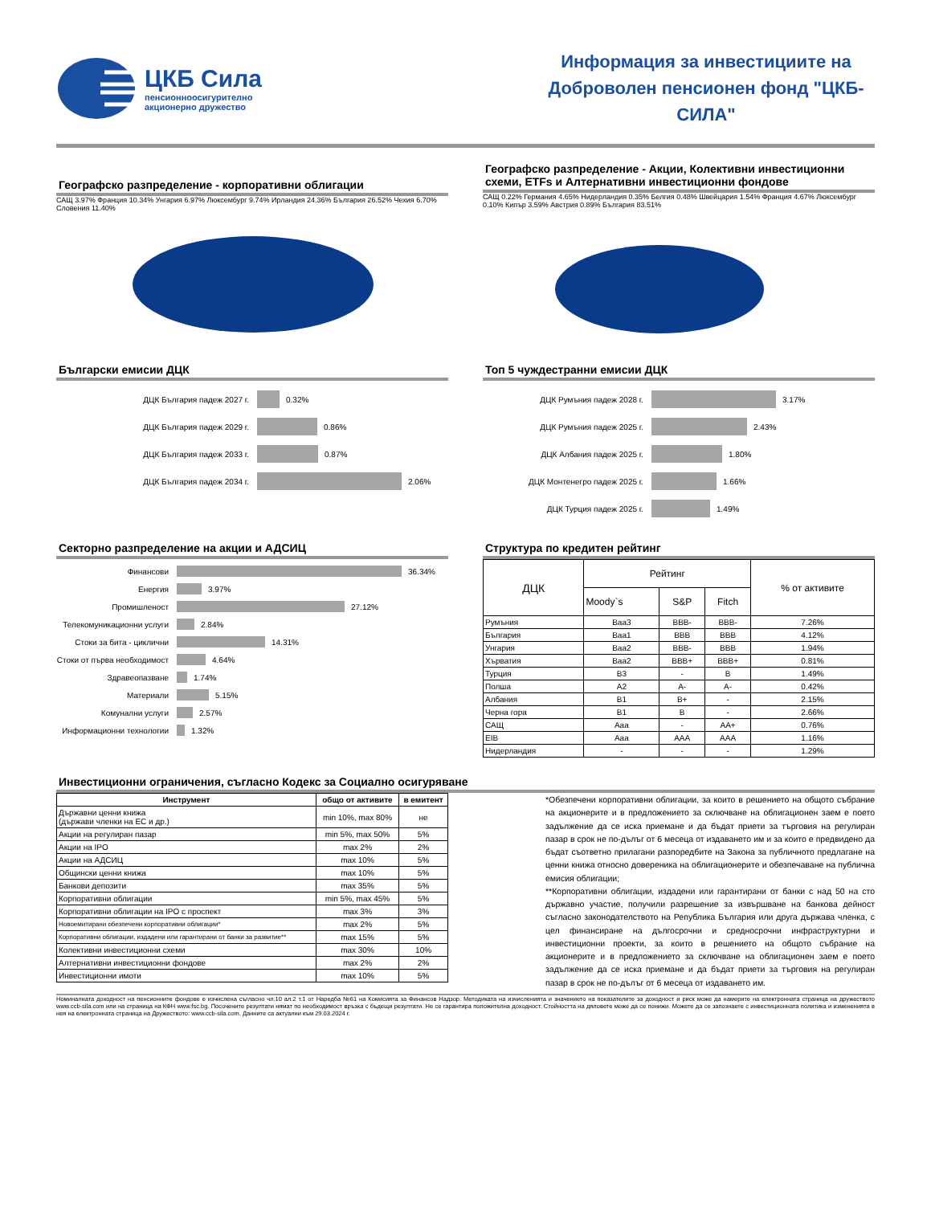ЦКБ Сила
пенсионноосигурително
акционерно дружество
Информация за инвестициите на Доброволен пенсионен фонд "ЦКБ-СИЛА"
Географско разпределение - корпоративни облигации
САЩ 3.97% Франция 10.34% Унгария 6.97% Люксембург 9.74% Ирландия 24.36% България 26.52% Чехия 6.70% Словения 11.40%
Географско разпределение - Акции, Колективни инвестиционни схеми, ETFs и Алтернативни инвестиционни фондове
САЩ 0.22% Германия 4.65% Нидерландия 0.35% Белгия 0.48% Швейцария 1.54% Франция 4.67% Люксембург 0.10% Кипър 3.59% Австрия 0.89% България 83.51%
Български емисии ДЦК
ДЦК България падеж 2027 г.
0.32%
ДЦК България падеж 2029 г.
0.86%
ДЦК България падеж 2033 г.
0.87%
ДЦК България падеж 2034 г.
2.06%
Топ 5 чуждестранни емисии ДЦК
ДЦК Румъния падеж 2028 г.
3.17%
ДЦК Румъния падеж 2025 г.
2.43%
ДЦК Албания падеж 2025 г.
1.80%
ДЦК Монтенегро падеж 2025 г.
1.66%
ДЦК Турция падеж 2025 г.
1.49%
Секторно разпределение на акции и АДСИЦ
Финансови
36.34%
Енергия
3.97%
Промишленост
27.12%
Телекомуникационни услуги
2.84%
Стоки за бита - циклични
14.31%
Стоки от първа необходимост
4.64%
Здравеопазване
1.74%
Материали
5.15%
Комунални услуги
2.57%
Информационни технологии
1.32%
Структура по кредитен рейтинг
| ДЦК | Рейтинг | | | % от активите |
| | Moody`s | S&P | Fitch | |
| Румъния | Baa3 | BBB- | BBB- | 7.26% |
| България | Baa1 | BBB | BBB | 4.12% |
| Унгария | Baa2 | BBB- | BBB | 1.94% |
| Хърватия | Baa2 | BBB+ | BBB+ | 0.81% |
| Турция | B3 | - | B | 1.49% |
| Полша | A2 | A- | A- | 0.42% |
| Албания | B1 | B+ | - | 2.15% |
| Черна гора | B1 | B | - | 2.66% |
| САЩ | Aaa | - | AA+ | 0.76% |
| EIB | Aaa | AAA | AAA | 1.16% |
| Нидерландия | - | - | - | 1.29% |
Инвестиционни ограничения, съгласно Кодекс за Социално осигуряване
| Инструмент | общо от активите | в емитент |
| --- | --- | --- |
| Държавни ценни книжа (държави членки на ЕС и др.) | min 10%, max 80% | не |
| Акции на регулиран пазар | min 5%, max 50% | 5% |
| Акции на IPO | max 2% | 2% |
| Акции на АДСИЦ | max 10% | 5% |
| Общински ценни книжа | max 10% | 5% |
| Банкови депозити | max 35% | 5% |
| Корпоративни облигации | min 5%, max 45% | 5% |
| Корпоративни облигации на IPO с проспект | max 3% | 3% |
| Новоемитирани обезпечени корпоративни облигации* | max 2% | 5% |
| Корпоративни облигации, издадени или гарантирани от банки за развитие** | max 15% | 5% |
| Колективни инвестиционни схеми | max 30% | 10% |
| Алтернативни инвестиционни фондове | max 2% | 2% |
| Инвестиционни имоти | max 10% | 5% |
*Обезпечени корпоративни облигации, за които в решението на общото събрание на акционерите и в предложението за сключване на облигационен заем е поето задължение да се иска приемане и да бъдат приети за търговия на регулиран пазар в срок не по-дълъг от 6 месеца от издаването им и за които е предвидено да бъдат съответно прилагани разпоредбите на Закона за публичното предлагане на ценни книжа относно довереника на облигационерите и обезпечаване на публична емисия облигации;
**Корпоративни облигации, издадени или гарантирани от банки с над 50 на сто държавно участие, получили разрешение за извършване на банкова дейност съгласно законодателството на Република България или друга държава членка, с цел финансиране на дългосрочни и средносрочни инфраструктурни и инвестиционни проекти, за които в решението на общото събрание на акционерите и в предложението за сключване на облигационен заем е поето задължение да се иска приемане и да бъдат приети за търговия на регулиран пазар в срок не по-дълъг от 6 месеца от издаването им.
Номиналната доходност на пенсионните фондове е изчислена съгласно чл.10 ал.2 т.1 от Наредба №61 на Комисията за Финансов Надзор. Методиката на изчисленията и значението на показателите за доходност и риск може да намерите на електронната страница на дружеството www.ccb-sila.com или на страница на КФН www.fsc.bg. Посочените резултати нямат по необходимост връзка с бъдещи резултати. Не се гарантира положителна доходност. Стойността на дяловете може да се понижи. Можете да се запознаете с инвестиционната политика и измененията в нея на електронната страница на Дружеството: www.ccb-sila.com. Данните са актуални към 29.03.2024 г.